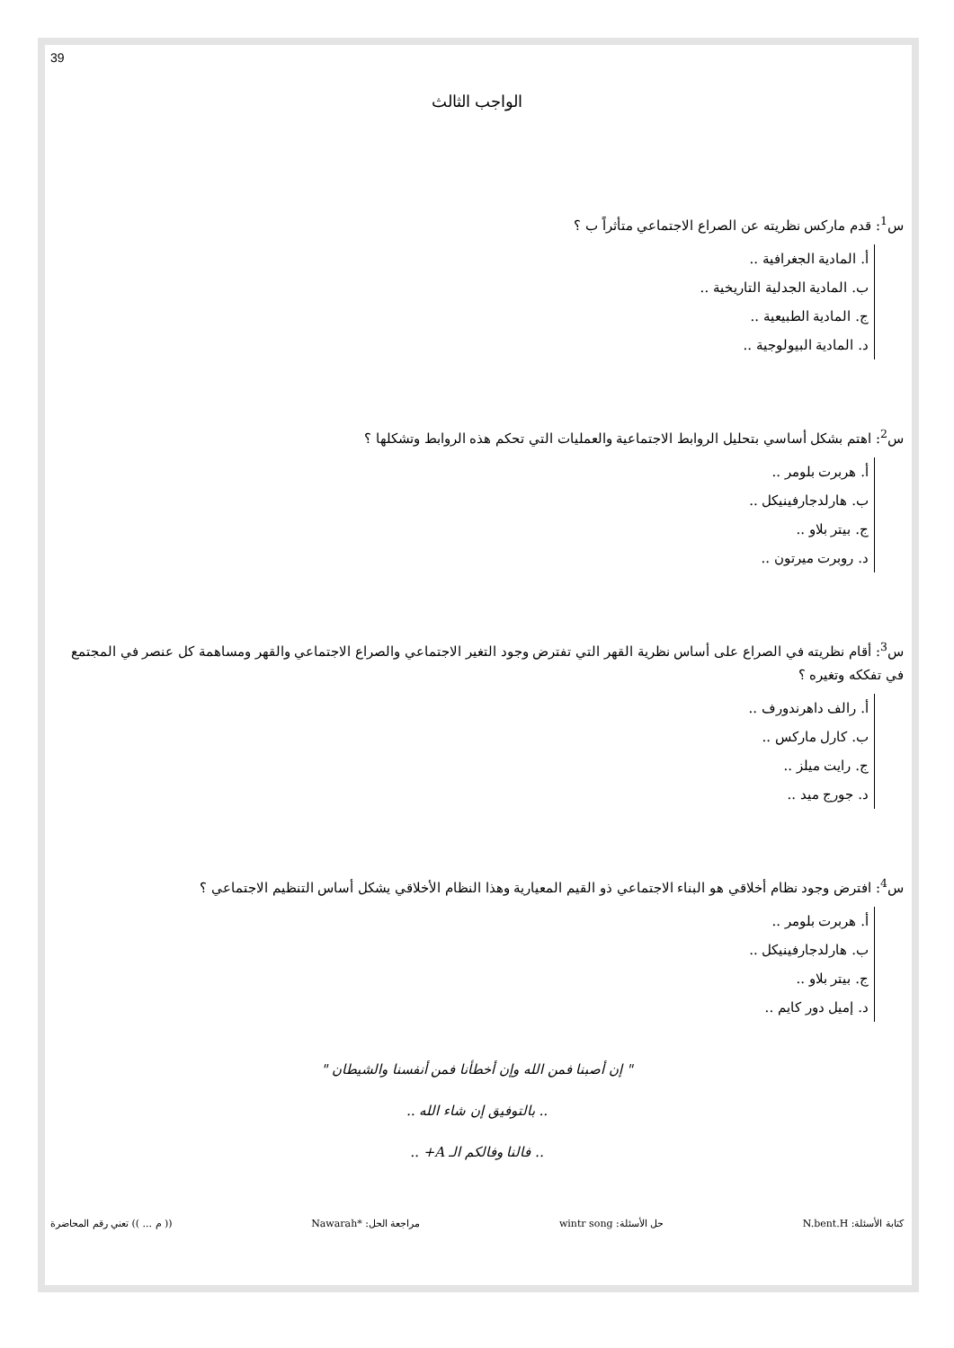39
الواجب الثالث
س<sup>1</sup>: قدم ماركس نظريته عن الصراع الاجتماعي متأثراً ب ؟
أ. المادية الجغرافية ..
ب. المادية الجدلية التاريخية ..
ج. المادية الطبيعية ..
د. المادية البيولوجية ..
س<sup>2</sup>: اهتم بشكل أساسي بتحليل الروابط الاجتماعية والعمليات التي تحكم هذه الروابط وتشكلها ؟
أ. هربرت بلومر ..
ب. هارلدجارفينيكل ..
ج. بيتر بلاو ..
د. روبرت ميرتون ..
س<sup>3</sup>: أقام نظريته في الصراع على أساس نظرية القهر التي تفترض وجود التغير الاجتماعي والصراع الاجتماعي والقهر ومساهمة كل عنصر في المجتمع في تفككه وتغيره ؟
أ. رالف داهرندورف ..
ب. كارل ماركس ..
ج. رايت ميلز ..
د. جورج ميد ..
س<sup>4</sup>: افترض وجود نظام أخلاقي هو البناء الاجتماعي ذو القيم المعيارية وهذا النظام الأخلاقي يشكل أساس التنظيم الاجتماعي ؟
أ. هربرت بلومر ..
ب. هارلدجارفينيكل ..
ج. بيتر بلاو ..
د. إميل دور كايم ..
" إن أصبنا فمن الله وإن أخطأنا فمن أنفسنا والشيطان "
.. بالتوفيق إن شاء الله ..
.. فالنا وفالكم الـ A+ ..
كتابة الأسئلة: N.bent.H حل الأسئلة: wintr song مراجعة الحل: *Nawarah (( م ... )) تعني رقم المحاضرة